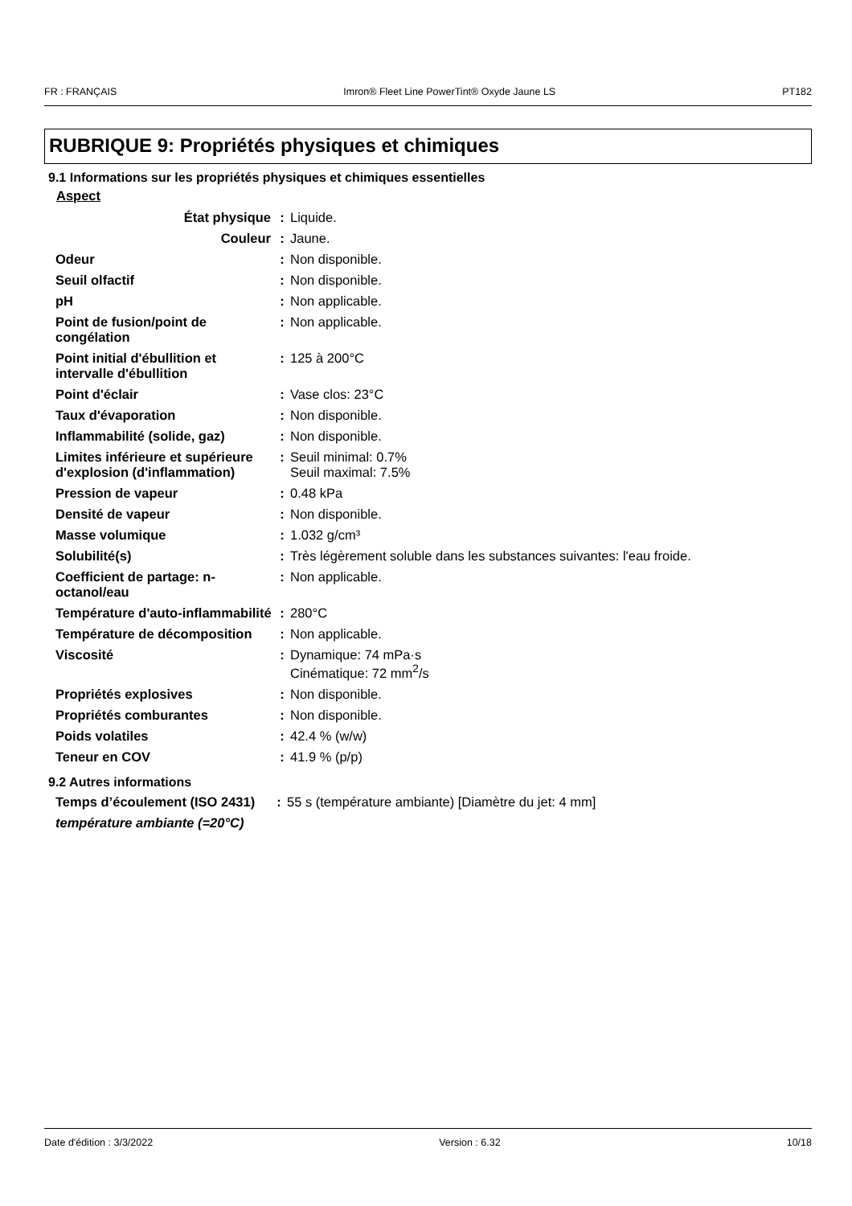FR : FRANÇAIS Imron® Fleet Line PowerTint® Oxyde Jaune LS PT182
RUBRIQUE 9: Propriétés physiques et chimiques
9.1 Informations sur les propriétés physiques et chimiques essentielles
Aspect
| État physique | : | Liquide. |
| Couleur | : | Jaune. |
| Odeur | : | Non disponible. |
| Seuil olfactif | : | Non disponible. |
| pH | : | Non applicable. |
| Point de fusion/point de congélation | : | Non applicable. |
| Point initial d'ébullition et intervalle d'ébullition | : | 125 à 200°C |
| Point d'éclair | : | Vase clos: 23°C |
| Taux d'évaporation | : | Non disponible. |
| Inflammabilité (solide, gaz) | : | Non disponible. |
| Limites inférieure et supérieure d'explosion (d'inflammation) | : | Seuil minimal: 0.7% Seuil maximal: 7.5% |
| Pression de vapeur | : | 0.48 kPa |
| Densité de vapeur | : | Non disponible. |
| Masse volumique | : | 1.032 g/cm³ |
| Solubilité(s) | : | Très légèrement soluble dans les substances suivantes: l'eau froide. |
| Coefficient de partage: n-octanol/eau | : | Non applicable. |
| Température d'auto-inflammabilité | : | 280°C |
| Température de décomposition | : | Non applicable. |
| Viscosité | : | Dynamique: 74 mPa·s Cinématique: 72 mm<sup>2</sup>/s |
| Propriétés explosives | : | Non disponible. |
| Propriétés comburantes | : | Non disponible. |
| Poids volatiles | : | 42.4 % (w/w) |
| Teneur en COV | : | 41.9 % (p/p) |
9.2 Autres informations
| Temps d’écoulement (ISO 2431) | : | 55 s (température ambiante) [Diamètre du jet: 4 mm] |
| température ambiante (=20°C) | | |
Date d'édition : 3/3/2022 Version : 6.32 10/18